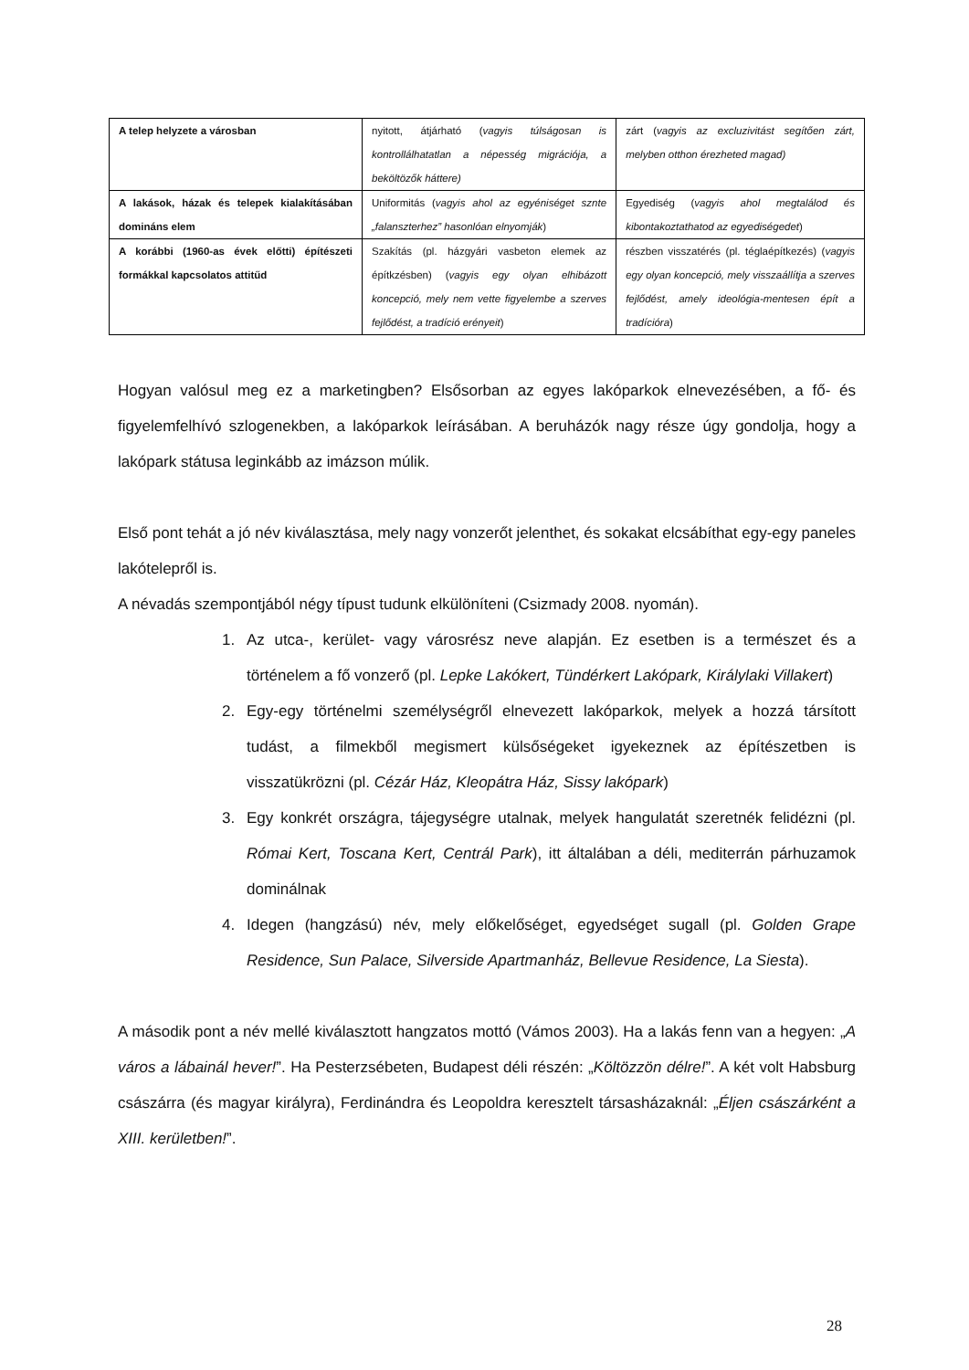| A telep helyzete a városban | nyitott, átjárható ( vagyis túlságosan is kontrollálhatatlan a népesség migrációja, a beköltözők háttere) | zárt ( vagyis az excluzivitást segítően zárt, melyben otthon érezheted magad) |
| A lakások, házak és telepek kialakításában domináns elem | Uniformitás ( vagyis ahol az egyéniséget sznte „falanszterhez” hasonlóan elnyomják ) | Egyediség ( vagyis ahol megtalálod és kibontakoztathatod az egyediségedet ) |
| A korábbi (1960-as évek előtti) építészeti formákkal kapcsolatos attitűd | Szakítás (pl. házgyári vasbeton elemek az építkzésben) ( vagyis egy olyan elhibázott koncepció, mely nem vette figyelembe a szerves fejlődést, a tradíció erényeit ) | részben visszatérés (pl. téglaépítkezés) ( vagyis egy olyan koncepció, mely visszaállítja a szerves fejlődést, amely ideológia-mentesen épít a tradícióra ) |
Hogyan valósul meg ez a marketingben? Elsősorban az egyes lakóparkok elnevezésében, a fő- és figyelemfelhívó szlogenekben, a lakóparkok leírásában. A beruházók nagy része úgy gondolja, hogy a lakópark státusa leginkább az imázson múlik.
Első pont tehát a jó név kiválasztása, mely nagy vonzerőt jelenthet, és sokakat elcsábíthat egy-egy paneles lakótelepről is.
A névadás szempontjából négy típust tudunk elkülöníteni (Csizmady 2008. nyomán).
1. Az utca-, kerület- vagy városrész neve alapján. Ez esetben is a természet és a történelem a fő vonzerő (pl. Lepke Lakókert, Tündérkert Lakópark, Királylaki Villakert)
2. Egy-egy történelmi személységről elnevezett lakóparkok, melyek a hozzá társított tudást, a filmekből megismert külsőségeket igyekeznek az építészetben is visszatükrözni (pl. Cézár Ház, Kleopátra Ház, Sissy lakópark)
3. Egy konkrét országra, tájegységre utalnak, melyek hangulatát szeretnék felidézni (pl. Római Kert, Toscana Kert, Centrál Park), itt általában a déli, mediterrán párhuzamok dominálnak
4. Idegen (hangzású) név, mely előkelőséget, egyedséget sugall (pl. Golden Grape Residence, Sun Palace, Silverside Apartmanház, Bellevue Residence, La Siesta).
A második pont a név mellé kiválasztott hangzatos mottó (Vámos 2003). Ha a lakás fenn van a hegyen: „A város a lábainál hever!”. Ha Pesterzsébeten, Budapest déli részén: „Költözzön délre!”. A két volt Habsburg császárra (és magyar királyra), Ferdinándra és Leopoldra keresztelt társasházaknál: „Éljen császárként a XIII. kerületben!”.
28